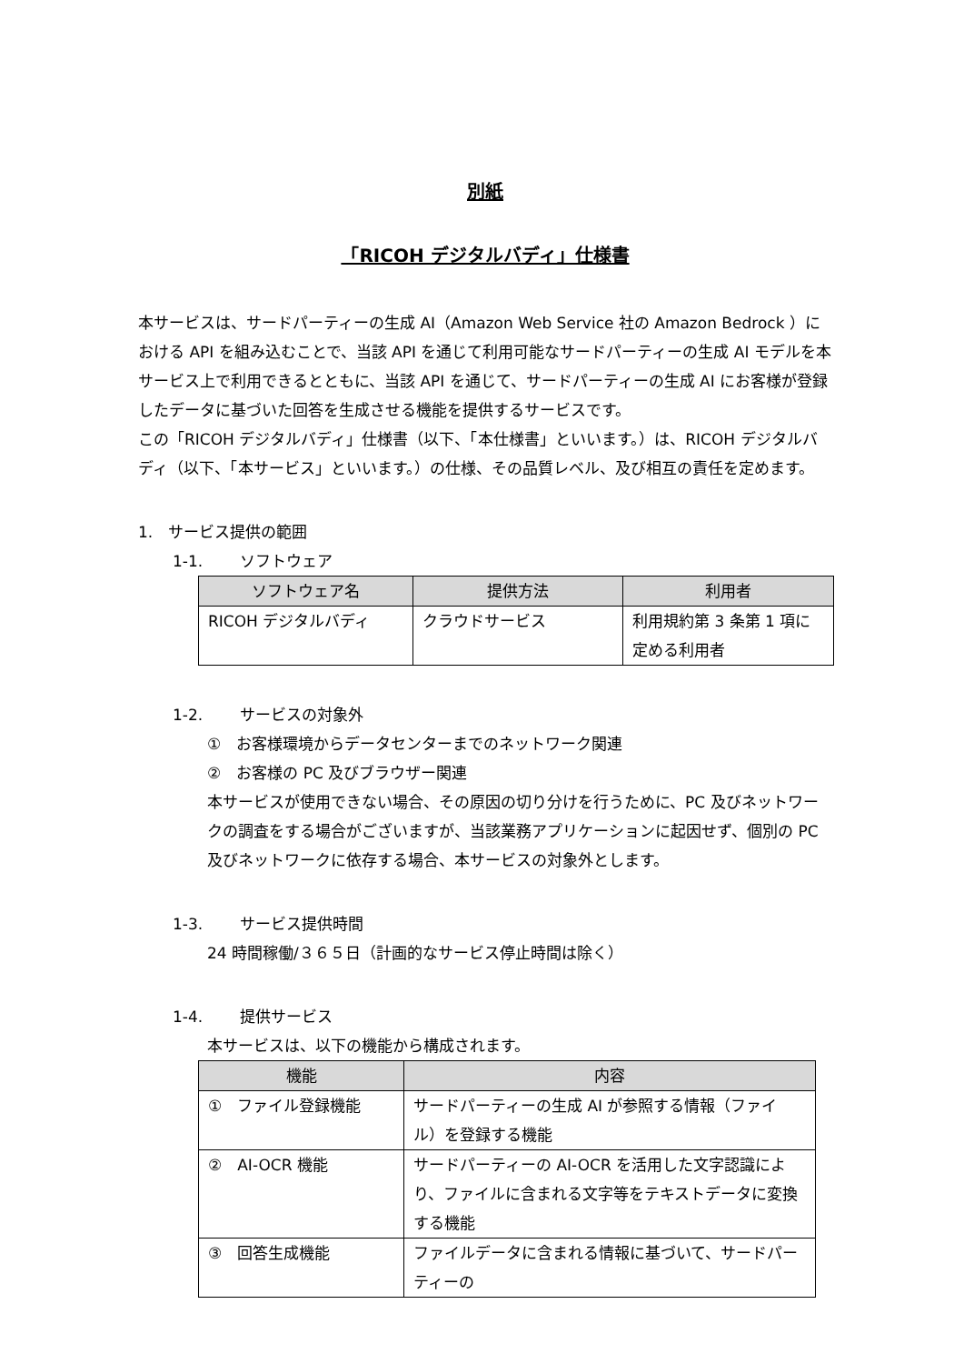別紙
「RICOH デジタルバディ」仕様書
本サービスは、サードパーティーの生成 AI（Amazon Web Service 社の Amazon Bedrock ）における API を組み込むことで、当該 API を通じて利用可能なサードパーティーの生成 AI モデルを本サービス上で利用できるとともに、当該 API を通じて、サードパーティーの生成 AI にお客様が登録したデータに基づいた回答を生成させる機能を提供するサービスです。
この「RICOH デジタルバディ」仕様書（以下、「本仕様書」といいます。）は、RICOH デジタルバディ（以下、「本サービス」といいます。）の仕様、その品質レベル、及び相互の責任を定めます。
1.　サービス提供の範囲
1-1. ソフトウェア
| ソフトウェア名 | 提供方法 | 利用者 |
| --- | --- | --- |
| RICOH デジタルバディ | クラウドサービス | 利用規約第 3 条第 1 項に定める利用者 |
1-2. サービスの対象外
①　お客様環境からデータセンターまでのネットワーク関連
②　お客様の PC 及びブラウザー関連
本サービスが使用できない場合、その原因の切り分けを行うために、PC 及びネットワークの調査をする場合がございますが、当該業務アプリケーションに起因せず、個別の PC 及びネットワークに依存する場合、本サービスの対象外とします。
1-3. サービス提供時間
24 時間稼働/３６５日（計画的なサービス停止時間は除く）
1-4. 提供サービス
本サービスは、以下の機能から構成されます。
| 機能 | 内容 |
| --- | --- |
| ① ファイル登録機能 | サードパーティーの生成 AI が参照する情報（ファイル）を登録する機能 |
| ② AI-OCR 機能 | サードパーティーの AI-OCR を活用した文字認識により、ファイルに含まれる文字等をテキストデータに変換する機能 |
| ③ 回答生成機能 | ファイルデータに含まれる情報に基づいて、サードパーティーの |